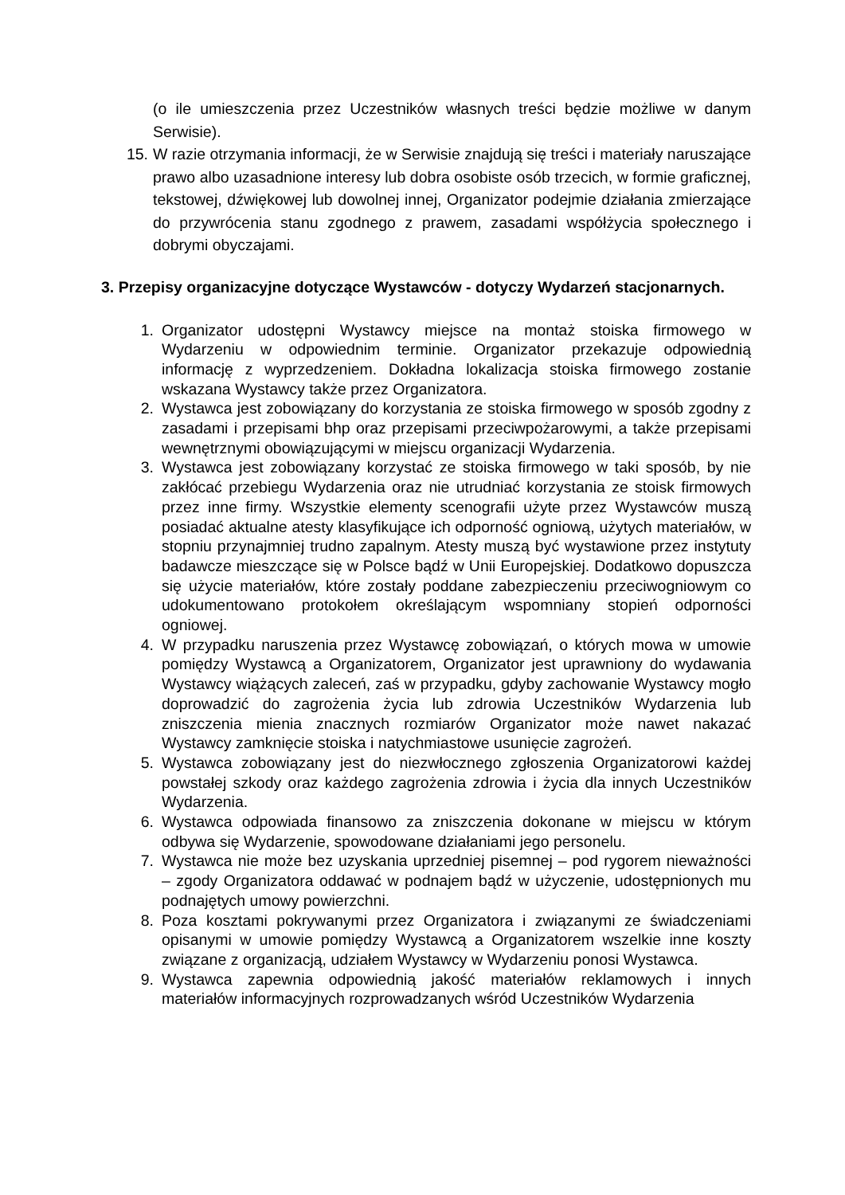(o ile umieszczenia przez Uczestników własnych treści będzie możliwe w danym Serwisie).
15. W razie otrzymania informacji, że w Serwisie znajdują się treści i materiały naruszające prawo albo uzasadnione interesy lub dobra osobiste osób trzecich, w formie graficznej, tekstowej, dźwiękowej lub dowolnej innej, Organizator podejmie działania zmierzające do przywrócenia stanu zgodnego z prawem, zasadami współżycia społecznego i dobrymi obyczajami.
3. Przepisy organizacyjne dotyczące Wystawców - dotyczy Wydarzeń stacjonarnych.
1. Organizator udostępni Wystawcy miejsce na montaż stoiska firmowego w Wydarzeniu w odpowiednim terminie. Organizator przekazuje odpowiednią informację z wyprzedzeniem. Dokładna lokalizacja stoiska firmowego zostanie wskazana Wystawcy także przez Organizatora.
2. Wystawca jest zobowiązany do korzystania ze stoiska firmowego w sposób zgodny z zasadami i przepisami bhp oraz przepisami przeciwpożarowymi, a także przepisami wewnętrznymi obowiązującymi w miejscu organizacji Wydarzenia.
3. Wystawca jest zobowiązany korzystać ze stoiska firmowego w taki sposób, by nie zakłócać przebiegu Wydarzenia oraz nie utrudniać korzystania ze stoisk firmowych przez inne firmy. Wszystkie elementy scenografii użyte przez Wystawców muszą posiadać aktualne atesty klasyfikujące ich odporność ogniową, użytych materiałów, w stopniu przynajmniej trudno zapalnym. Atesty muszą być wystawione przez instytuty badawcze mieszczące się w Polsce bądź w Unii Europejskiej. Dodatkowo dopuszcza się użycie materiałów, które zostały poddane zabezpieczeniu przeciwogniowym co udokumentowano protokołem określającym wspomniany stopień odporności ogniowej.
4. W przypadku naruszenia przez Wystawcę zobowiązań, o których mowa w umowie pomiędzy Wystawcą a Organizatorem, Organizator jest uprawniony do wydawania Wystawcy wiążących zaleceń, zaś w przypadku, gdyby zachowanie Wystawcy mogło doprowadzić do zagrożenia życia lub zdrowia Uczestników Wydarzenia lub zniszczenia mienia znacznych rozmiarów Organizator może nawet nakazać Wystawcy zamknięcie stoiska i natychmiastowe usunięcie zagrożeń.
5. Wystawca zobowiązany jest do niezwłocznego zgłoszenia Organizatorowi każdej powstałej szkody oraz każdego zagrożenia zdrowia i życia dla innych Uczestników Wydarzenia.
6. Wystawca odpowiada finansowo za zniszczenia dokonane w miejscu w którym odbywa się Wydarzenie, spowodowane działaniami jego personelu.
7. Wystawca nie może bez uzyskania uprzedniej pisemnej – pod rygorem nieważności – zgody Organizatora oddawać w podnajem bądź w użyczenie, udostępnionych mu podnajętych umowy powierzchni.
8. Poza kosztami pokrywanymi przez Organizatora i związanymi ze świadczeniami opisanymi w umowie pomiędzy Wystawcą a Organizatorem wszelkie inne koszty związane z organizacją, udziałem Wystawcy w Wydarzeniu ponosi Wystawca.
9. Wystawca zapewnia odpowiednią jakość materiałów reklamowych i innych materiałów informacyjnych rozprowadzanych wśród Uczestników Wydarzenia